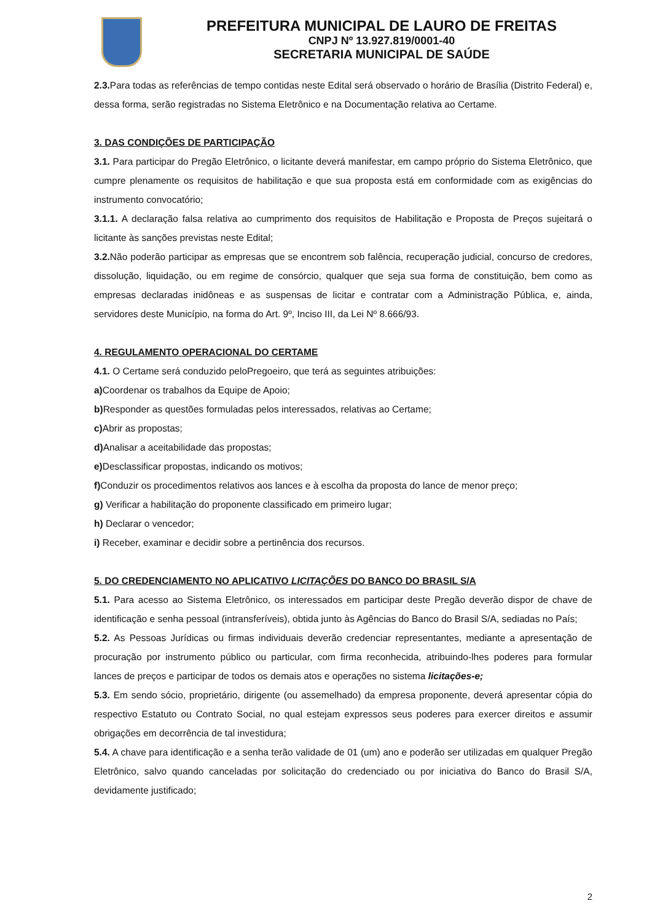PREFEITURA MUNICIPAL DE LAURO DE FREITAS
CNPJ Nº 13.927.819/0001-40
SECRETARIA MUNICIPAL DE SAÚDE
2.3. Para todas as referências de tempo contidas neste Edital será observado o horário de Brasília (Distrito Federal) e, dessa forma, serão registradas no Sistema Eletrônico e na Documentação relativa ao Certame.
3. DAS CONDIÇÕES DE PARTICIPAÇÃO
3.1. Para participar do Pregão Eletrônico, o licitante deverá manifestar, em campo próprio do Sistema Eletrônico, que cumpre plenamente os requisitos de habilitação e que sua proposta está em conformidade com as exigências do instrumento convocatório;
3.1.1. A declaração falsa relativa ao cumprimento dos requisitos de Habilitação e Proposta de Preços sujeitará o licitante às sanções previstas neste Edital;
3.2. Não poderão participar as empresas que se encontrem sob falência, recuperação judicial, concurso de credores, dissolução, liquidação, ou em regime de consórcio, qualquer que seja sua forma de constituição, bem como as empresas declaradas inidôneas e as suspensas de licitar e contratar com a Administração Pública, e, ainda, servidores deste Município, na forma do Art. 9º, Inciso III, da Lei Nº 8.666/93.
4. REGULAMENTO OPERACIONAL DO CERTAME
4.1. O Certame será conduzido peloPregoeiro, que terá as seguintes atribuições:
a) Coordenar os trabalhos da Equipe de Apoio;
b) Responder as questões formuladas pelos interessados, relativas ao Certame;
c) Abrir as propostas;
d) Analisar a aceitabilidade das propostas;
e) Desclassificar propostas, indicando os motivos;
f) Conduzir os procedimentos relativos aos lances e à escolha da proposta do lance de menor preço;
g) Verificar a habilitação do proponente classificado em primeiro lugar;
h) Declarar o vencedor;
i) Receber, examinar e decidir sobre a pertinência dos recursos.
5. DO CREDENCIAMENTO NO APLICATIVO LICITAÇÕES DO BANCO DO BRASIL S/A
5.1. Para acesso ao Sistema Eletrônico, os interessados em participar deste Pregão deverão dispor de chave de identificação e senha pessoal (intransferíveis), obtida junto às Agências do Banco do Brasil S/A, sediadas no País;
5.2. As Pessoas Jurídicas ou firmas individuais deverão credenciar representantes, mediante a apresentação de procuração por instrumento público ou particular, com firma reconhecida, atribuindo-lhes poderes para formular lances de preços e participar de todos os demais atos e operações no sistema licitações-e;
5.3. Em sendo sócio, proprietário, dirigente (ou assemelhado) da empresa proponente, deverá apresentar cópia do respectivo Estatuto ou Contrato Social, no qual estejam expressos seus poderes para exercer direitos e assumir obrigações em decorrência de tal investidura;
5.4. A chave para identificação e a senha terão validade de 01 (um) ano e poderão ser utilizadas em qualquer Pregão Eletrônico, salvo quando canceladas por solicitação do credenciado ou por iniciativa do Banco do Brasil S/A, devidamente justificado;
2